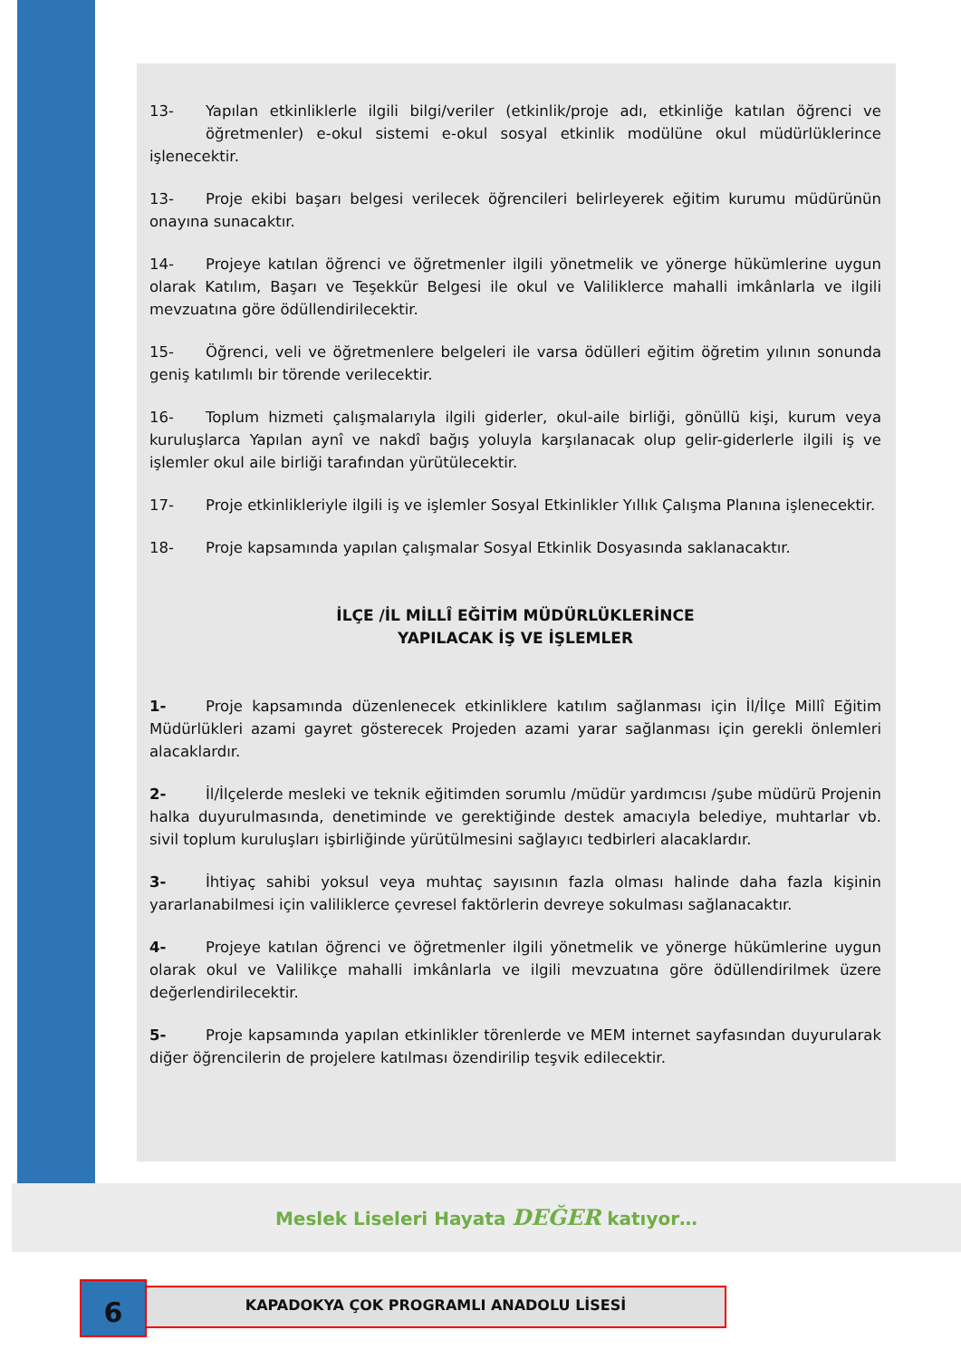13- Yapılan etkinliklerle ilgili bilgi/veriler (etkinlik/proje adı, etkinliğe katılan öğrenci ve öğretmenler) e-okul sistemi e-okul sosyal etkinlik modülüne okul müdürlüklerince işlenecektir.
13- Proje ekibi başarı belgesi verilecek öğrencileri belirleyerek eğitim kurumu müdürünün onayına sunacaktır.
14- Projeye katılan öğrenci ve öğretmenler ilgili yönetmelik ve yönerge hükümlerine uygun olarak Katılım, Başarı ve Teşekkür Belgesi ile okul ve Valiliklerce mahalli imkânlarla ve ilgili mevzuatına göre ödüllendirilecektir.
15- Öğrenci, veli ve öğretmenlere belgeleri ile varsa ödülleri eğitim öğretim yılının sonunda geniş katılımlı bir törende verilecektir.
16- Toplum hizmeti çalışmalarıyla ilgili giderler, okul-aile birliği, gönüllü kişi, kurum veya kuruluşlarca Yapılan aynî ve nakdî bağış yoluyla karşılanacak olup gelir-giderlerle ilgili iş ve işlemler okul aile birliği tarafından yürütülecektir.
17- Proje etkinlikleriyle ilgili iş ve işlemler Sosyal Etkinlikler Yıllık Çalışma Planına işlenecektir.
18- Proje kapsamında yapılan çalışmalar Sosyal Etkinlik Dosyasında saklanacaktır.
İLÇE /İL MİLLÎ EĞİTİM MÜDÜRLÜKLERİNCE
YAPILACAK İŞ VE İŞLEMLER
1- Proje kapsamında düzenlenecek etkinliklere katılım sağlanması için İl/İlçe Millî Eğitim Müdürlükleri azami gayret gösterecek Projeden azami yarar sağlanması için gerekli önlemleri alacaklardır.
2- İl/İlçelerde mesleki ve teknik eğitimden sorumlu /müdür yardımcısı /şube müdürü Projenin halka duyurulmasında, denetiminde ve gerektiğinde destek amacıyla belediye, muhtarlar vb. sivil toplum kuruluşları işbirliğinde yürütülmesini sağlayıcı tedbirleri alacaklardır.
3- İhtiyaç sahibi yoksul veya muhtaç sayısının fazla olması halinde daha fazla kişinin yararlanabilmesi için valiliklerce çevresel faktörlerin devreye sokulması sağlanacaktır.
4- Projeye katılan öğrenci ve öğretmenler ilgili yönetmelik ve yönerge hükümlerine uygun olarak okul ve Valilikçe mahalli imkânlarla ve ilgili mevzuatına göre ödüllendirilmek üzere değerlendirilecektir.
5- Proje kapsamında yapılan etkinlikler törenlerde ve MEM internet sayfasından duyurularak diğer öğrencilerin de projelere katılması özendirilip teşvik edilecektir.
Meslek Liseleri Hayata DEĞER katıyor…
6 KAPADOKYA ÇOK PROGRAMLI ANADOLU LİSESİ